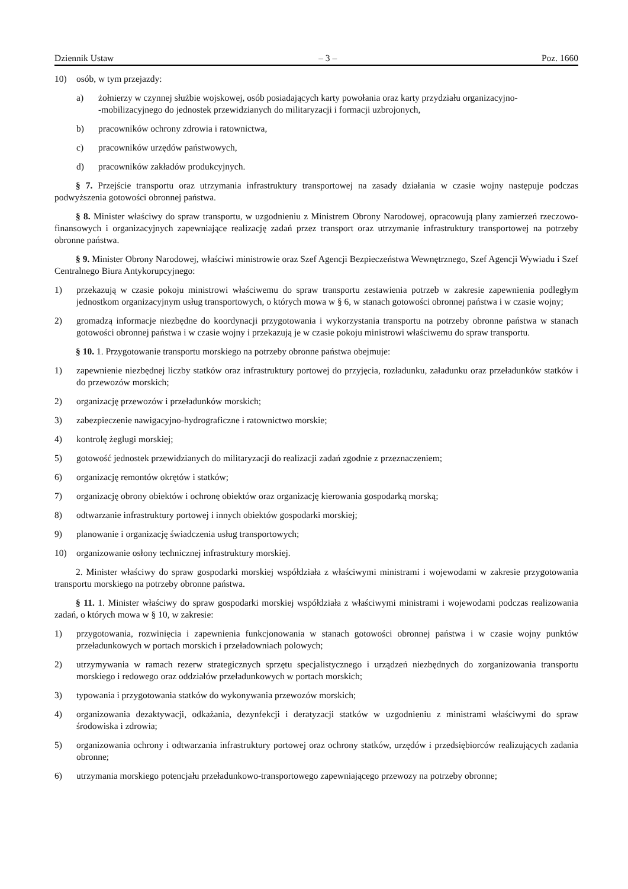Dziennik Ustaw – 3 – Poz. 1660
10) osób, w tym przejazdy:
a) żołnierzy w czynnej służbie wojskowej, osób posiadających karty powołania oraz karty przydziału organizacyjno-
-mobilizacyjnego do jednostek przewidzianych do militaryzacji i formacji uzbrojonych,
b) pracowników ochrony zdrowia i ratownictwa,
c) pracowników urzędów państwowych,
d) pracowników zakładów produkcyjnych.
§ 7. Przejście transportu oraz utrzymania infrastruktury transportowej na zasady działania w czasie wojny następuje podczas podwyższenia gotowości obronnej państwa.
§ 8. Minister właściwy do spraw transportu, w uzgodnieniu z Ministrem Obrony Narodowej, opracowują plany zamierzeń rzeczowo-finansowych i organizacyjnych zapewniające realizację zadań przez transport oraz utrzymanie infrastruktury transportowej na potrzeby obronne państwa.
§ 9. Minister Obrony Narodowej, właściwi ministrowie oraz Szef Agencji Bezpieczeństwa Wewnętrznego, Szef Agencji Wywiadu i Szef Centralnego Biura Antykorupcyjnego:
1) przekazują w czasie pokoju ministrowi właściwemu do spraw transportu zestawienia potrzeb w zakresie zapewnienia podległym jednostkom organizacyjnym usług transportowych, o których mowa w § 6, w stanach gotowości obronnej państwa i w czasie wojny;
2) gromadzą informacje niezbędne do koordynacji przygotowania i wykorzystania transportu na potrzeby obronne państwa w stanach gotowości obronnej państwa i w czasie wojny i przekazują je w czasie pokoju ministrowi właściwemu do spraw transportu.
§ 10. 1. Przygotowanie transportu morskiego na potrzeby obronne państwa obejmuje:
1) zapewnienie niezbędnej liczby statków oraz infrastruktury portowej do przyjęcia, rozładunku, załadunku oraz przeładunków statków i do przewozów morskich;
2) organizację przewozów i przeładunków morskich;
3) zabezpieczenie nawigacyjno-hydrograficzne i ratownictwo morskie;
4) kontrolę żeglugi morskiej;
5) gotowość jednostek przewidzianych do militaryzacji do realizacji zadań zgodnie z przeznaczeniem;
6) organizację remontów okrętów i statków;
7) organizację obrony obiektów i ochronę obiektów oraz organizację kierowania gospodarką morską;
8) odtwarzanie infrastruktury portowej i innych obiektów gospodarki morskiej;
9) planowanie i organizację świadczenia usług transportowych;
10) organizowanie osłony technicznej infrastruktury morskiej.
2. Minister właściwy do spraw gospodarki morskiej współdziała z właściwymi ministrami i wojewodami w zakresie przygotowania transportu morskiego na potrzeby obronne państwa.
§ 11. 1. Minister właściwy do spraw gospodarki morskiej współdziała z właściwymi ministrami i wojewodami podczas realizowania zadań, o których mowa w § 10, w zakresie:
1) przygotowania, rozwinięcia i zapewnienia funkcjonowania w stanach gotowości obronnej państwa i w czasie wojny punktów przeładunkowych w portach morskich i przeładowniach polowych;
2) utrzymywania w ramach rezerw strategicznych sprzętu specjalistycznego i urządzeń niezbędnych do zorganizowania transportu morskiego i redowego oraz oddziałów przeładunkowych w portach morskich;
3) typowania i przygotowania statków do wykonywania przewozów morskich;
4) organizowania dezaktywacji, odkażania, dezynfekcji i deratyzacji statków w uzgodnieniu z ministrami właściwymi do spraw środowiska i zdrowia;
5) organizowania ochrony i odtwarzania infrastruktury portowej oraz ochrony statków, urzędów i przedsiębiorców realizujących zadania obronne;
6) utrzymania morskiego potencjału przeładunkowo-transportowego zapewniającego przewozy na potrzeby obronne;